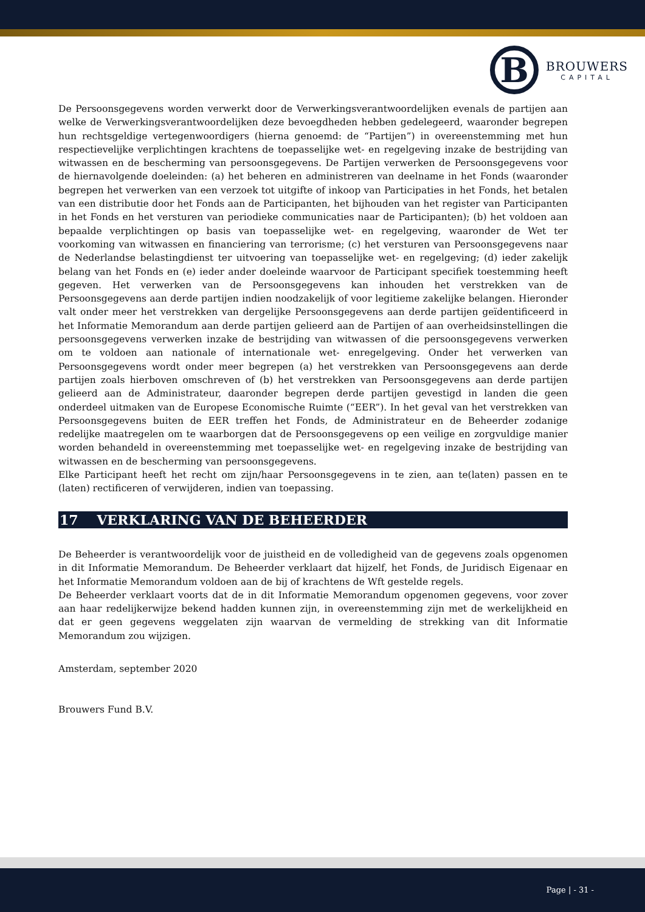B
BROUWERS
CAPITAL
De Persoonsgegevens worden verwerkt door de Verwerkingsverantwoordelijken evenals de partijen aan welke de Verwerkingsverantwoordelijken deze bevoegdheden hebben gedelegeerd, waaronder begrepen hun rechtsgeldige vertegenwoordigers (hierna genoemd: de “Partijen”) in overeenstemming met hun respectievelijke verplichtingen krachtens de toepasselijke wet- en regelgeving inzake de bestrijding van witwassen en de bescherming van persoonsgegevens. De Partijen verwerken de Persoonsgegevens voor de hiernavolgende doeleinden: (a) het beheren en administreren van deelname in het Fonds (waaronder begrepen het verwerken van een verzoek tot uitgifte of inkoop van Participaties in het Fonds, het betalen van een distributie door het Fonds aan de Participanten, het bijhouden van het register van Participanten in het Fonds en het versturen van periodieke communicaties naar de Participanten); (b) het voldoen aan bepaalde verplichtingen op basis van toepasselijke wet- en regelgeving, waaronder de Wet ter voorkoming van witwassen en financiering van terrorisme; (c) het versturen van Persoonsgegevens naar de Nederlandse belastingdienst ter uitvoering van toepasselijke wet- en regelgeving; (d) ieder zakelijk belang van het Fonds en (e) ieder ander doeleinde waarvoor de Participant specifiek toestemming heeft gegeven. Het verwerken van de Persoonsgegevens kan inhouden het verstrekken van de Persoonsgegevens aan derde partijen indien noodzakelijk of voor legitieme zakelijke belangen. Hieronder valt onder meer het verstrekken van dergelijke Persoonsgegevens aan derde partijen geïdentificeerd in het Informatie Memorandum aan derde partijen gelieerd aan de Partijen of aan overheidsinstellingen die persoonsgegevens verwerken inzake de bestrijding van witwassen of die persoonsgegevens verwerken om te voldoen aan nationale of internationale wet- enregelgeving. Onder het verwerken van Persoonsgegevens wordt onder meer begrepen (a) het verstrekken van Persoonsgegevens aan derde partijen zoals hierboven omschreven of (b) het verstrekken van Persoonsgegevens aan derde partijen gelieerd aan de Administrateur, daaronder begrepen derde partijen gevestigd in landen die geen onderdeel uitmaken van de Europese Economische Ruimte (“EER”). In het geval van het verstrekken van Persoonsgegevens buiten de EER treffen het Fonds, de Administrateur en de Beheerder zodanige redelijke maatregelen om te waarborgen dat de Persoonsgegevens op een veilige en zorgvuldige manier worden behandeld in overeenstemming met toepasselijke wet- en regelgeving inzake de bestrijding van witwassen en de bescherming van persoonsgegevens.
Elke Participant heeft het recht om zijn/haar Persoonsgegevens in te zien, aan te(laten) passen en te (laten) rectificeren of verwijderen, indien van toepassing.
17 VERKLARING VAN DE BEHEERDER
De Beheerder is verantwoordelijk voor de juistheid en de volledigheid van de gegevens zoals opgenomen in dit Informatie Memorandum. De Beheerder verklaart dat hijzelf, het Fonds, de Juridisch Eigenaar en het Informatie Memorandum voldoen aan de bij of krachtens de Wft gestelde regels.
De Beheerder verklaart voorts dat de in dit Informatie Memorandum opgenomen gegevens, voor zover aan haar redelijkerwijze bekend hadden kunnen zijn, in overeenstemming zijn met de werkelijkheid en dat er geen gegevens weggelaten zijn waarvan de vermelding de strekking van dit Informatie Memorandum zou wijzigen.
Amsterdam, september 2020
Brouwers Fund B.V.
Page | - 31 -